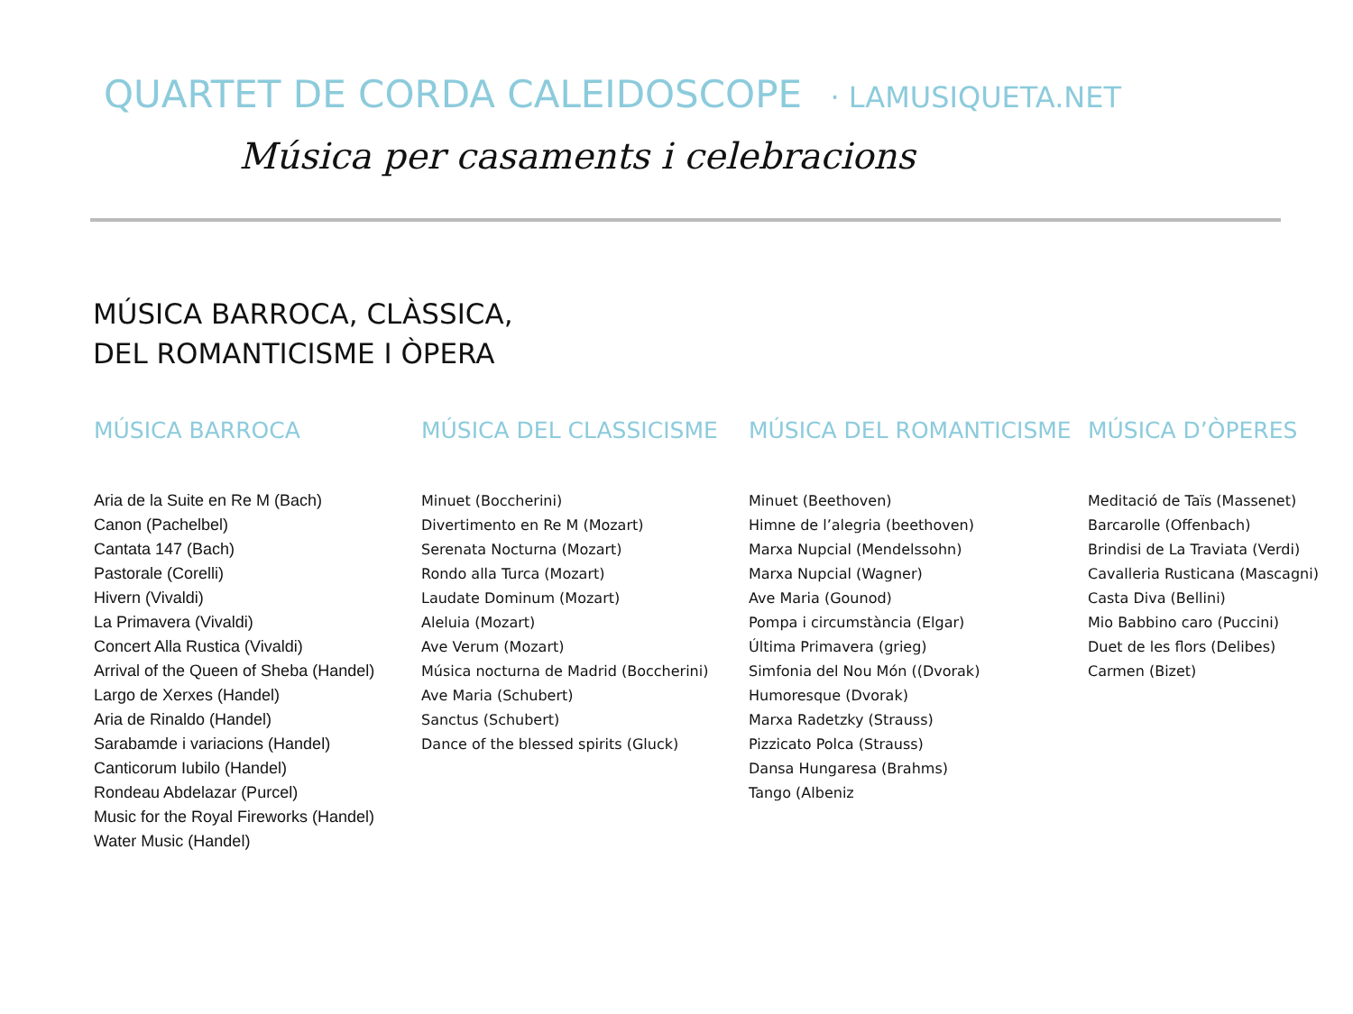QUARTET DE CORDA CALEIDOSCOPE · LAMUSIQUETA.NET
Música per casaments i celebracions
MÚSICA BARROCA, CLÀSSICA,
DEL ROMANTICISME I ÒPERA
MÚSICA BARROCA
Aria de la Suite en Re M (Bach)
Canon (Pachelbel)
Cantata 147 (Bach)
Pastorale (Corelli)
Hivern (Vivaldi)
La Primavera (Vivaldi)
Concert Alla Rustica (Vivaldi)
Arrival of the Queen of Sheba (Handel)
Largo de Xerxes (Handel)
Aria de Rinaldo (Handel)
Sarabamde i variacions (Handel)
Canticorum Iubilo (Handel)
Rondeau Abdelazar (Purcel)
Music for the Royal Fireworks (Handel)
Water Music (Handel)
MÚSICA DEL CLASSICISME
Minuet (Boccherini)
Divertimento en Re M (Mozart)
Serenata Nocturna (Mozart)
Rondo alla Turca (Mozart)
Laudate Dominum (Mozart)
Aleluia (Mozart)
Ave Verum (Mozart)
Música nocturna de Madrid (Boccherini)
Ave Maria (Schubert)
Sanctus (Schubert)
Dance of the blessed spirits (Gluck)
MÚSICA DEL ROMANTICISME
Minuet (Beethoven)
Himne de l’alegria (beethoven)
Marxa Nupcial (Mendelssohn)
Marxa Nupcial (Wagner)
Ave Maria (Gounod)
Pompa i circumstància (Elgar)
Última Primavera (grieg)
Simfonia del Nou Món ((Dvorak)
Humoresque (Dvorak)
Marxa Radetzky (Strauss)
Pizzicato Polca (Strauss)
Dansa Hungaresa (Brahms)
Tango (Albeniz
MÚSICA D’ÒPERES
Meditació de Taïs (Massenet)
Barcarolle (Offenbach)
Brindisi de La Traviata (Verdi)
Cavalleria Rusticana (Mascagni)
Casta Diva (Bellini)
Mio Babbino caro (Puccini)
Duet de les flors (Delibes)
Carmen (Bizet)